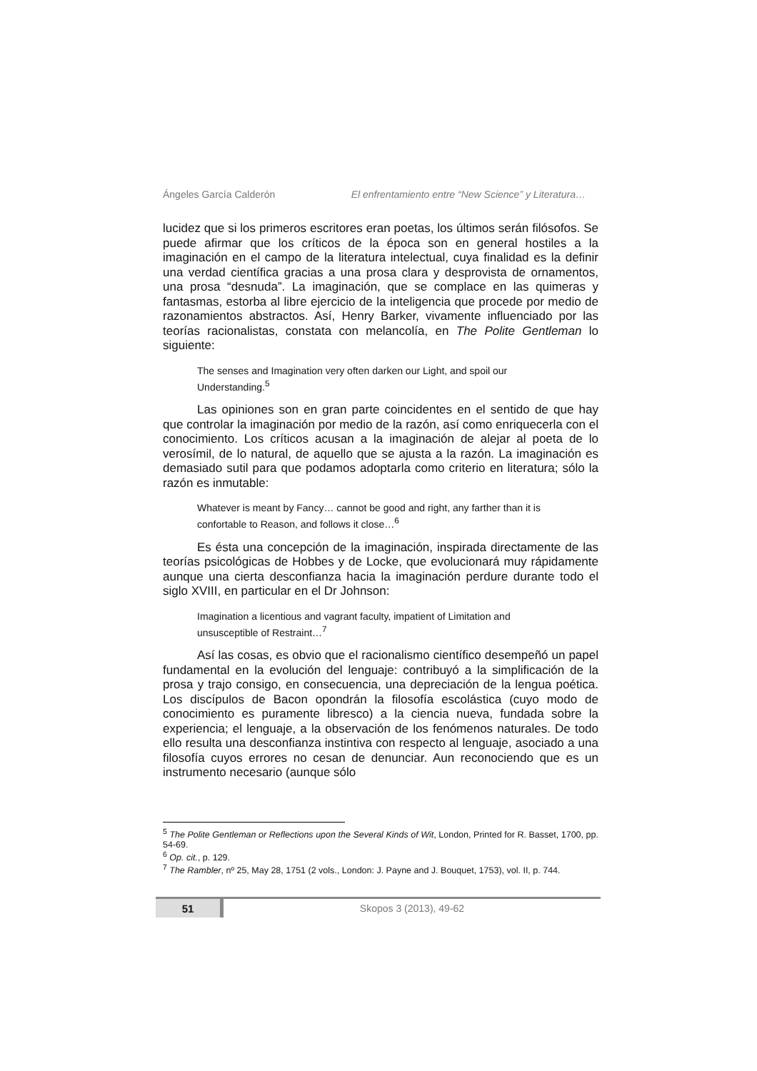Ángeles García Calderón El enfrentamiento entre “New Science” y Literatura…
lucidez que si los primeros escritores eran poetas, los últimos serán filósofos. Se puede afirmar que los críticos de la época son en general hostiles a la imaginación en el campo de la literatura intelectual, cuya finalidad es la definir una verdad científica gracias a una prosa clara y desprovista de ornamentos, una prosa “desnuda”. La imaginación, que se complace en las quimeras y fantasmas, estorba al libre ejercicio de la inteligencia que procede por medio de razonamientos abstractos. Así, Henry Barker, vivamente influenciado por las teorías racionalistas, constata con melancolía, en The Polite Gentleman lo siguiente:
The senses and Imagination very often darken our Light, and spoil our Understanding.<sup>5</sup>
Las opiniones son en gran parte coincidentes en el sentido de que hay que controlar la imaginación por medio de la razón, así como enriquecerla con el conocimiento. Los críticos acusan a la imaginación de alejar al poeta de lo verosímil, de lo natural, de aquello que se ajusta a la razón. La imaginación es demasiado sutil para que podamos adoptarla como criterio en literatura; sólo la razón es inmutable:
Whatever is meant by Fancy… cannot be good and right, any farther than it is confortable to Reason, and follows it close…<sup>6</sup>
Es ésta una concepción de la imaginación, inspirada directamente de las teorías psicológicas de Hobbes y de Locke, que evolucionará muy rápidamente aunque una cierta desconfianza hacia la imaginación perdure durante todo el siglo XVIII, en particular en el Dr Johnson:
Imagination a licentious and vagrant faculty, impatient of Limitation and unsusceptible of Restraint…<sup>7</sup>
Así las cosas, es obvio que el racionalismo científico desempeñó un papel fundamental en la evolución del lenguaje: contribuyó a la simplificación de la prosa y trajo consigo, en consecuencia, una depreciación de la lengua poética. Los discípulos de Bacon opondrán la filosofía escolástica (cuyo modo de conocimiento es puramente libresco) a la ciencia nueva, fundada sobre la experiencia; el lenguaje, a la observación de los fenómenos naturales. De todo ello resulta una desconfianza instintiva con respecto al lenguaje, asociado a una filosofía cuyos errores no cesan de denunciar. Aun reconociendo que es un instrumento necesario (aunque sólo
<sup>5</sup> The Polite Gentleman or Reflections upon the Several Kinds of Wit, London, Printed for R. Basset, 1700, pp. 54-69.
<sup>6</sup> Op. cit., p. 129.
<sup>7</sup> The Rambler, nº 25, May 28, 1751 (2 vols., London: J. Payne and J. Bouquet, 1753), vol. II, p. 744.
51 Skopos 3 (2013), 49-62